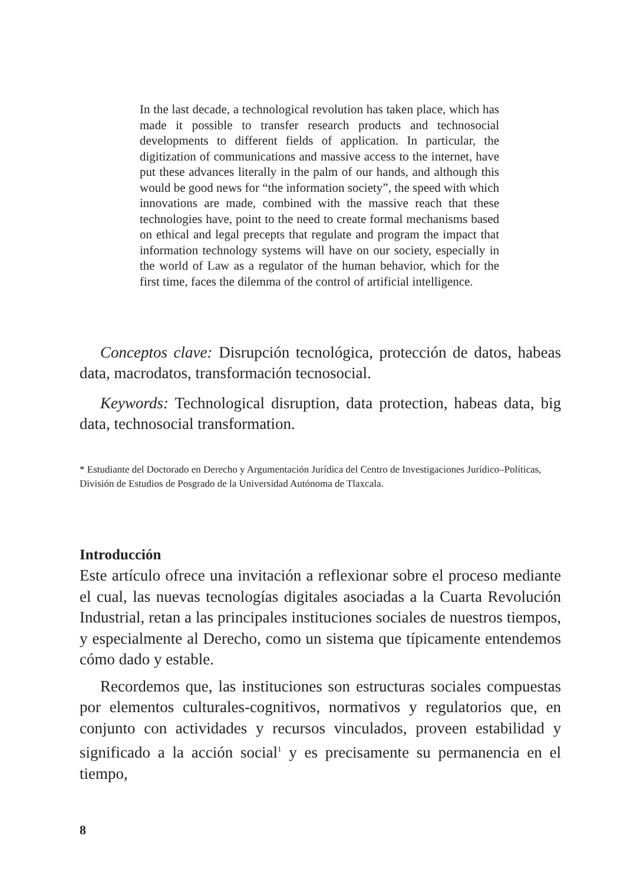In the last decade, a technological revolution has taken place, which has made it possible to transfer research products and technosocial developments to different fields of application. In particular, the digitization of communications and massive access to the internet, have put these advances literally in the palm of our hands, and although this would be good news for “the information society”, the speed with which innovations are made, combined with the massive reach that these technologies have, point to the need to create formal mechanisms based on ethical and legal precepts that regulate and program the impact that information technology systems will have on our society, especially in the world of Law as a regulator of the human behavior, which for the first time, faces the dilemma of the control of artificial intelligence.
Conceptos clave: Disrupción tecnológica, protección de datos, habeas data, macrodatos, transformación tecnosocial.
Keywords: Technological disruption, data protection, habeas data, big data, technosocial transformation.
* Estudiante del Doctorado en Derecho y Argumentación Jurídica del Centro de Investigaciones Jurídico–Políticas, División de Estudios de Posgrado de la Universidad Autónoma de Tlaxcala.
Introducción
Este artículo ofrece una invitación a reflexionar sobre el proceso mediante el cual, las nuevas tecnologías digitales asociadas a la Cuarta Revolución Industrial, retan a las principales instituciones sociales de nuestros tiempos, y especialmente al Derecho, como un sistema que típicamente entendemos cómo dado y estable.
Recordemos que, las instituciones son estructuras sociales compuestas por elementos culturales-cognitivos, normativos y regulatorios que, en conjunto con actividades y recursos vinculados, proveen estabilidad y significado a la acción social<sup>1</sup> y es precisamente su permanencia en el tiempo,
8